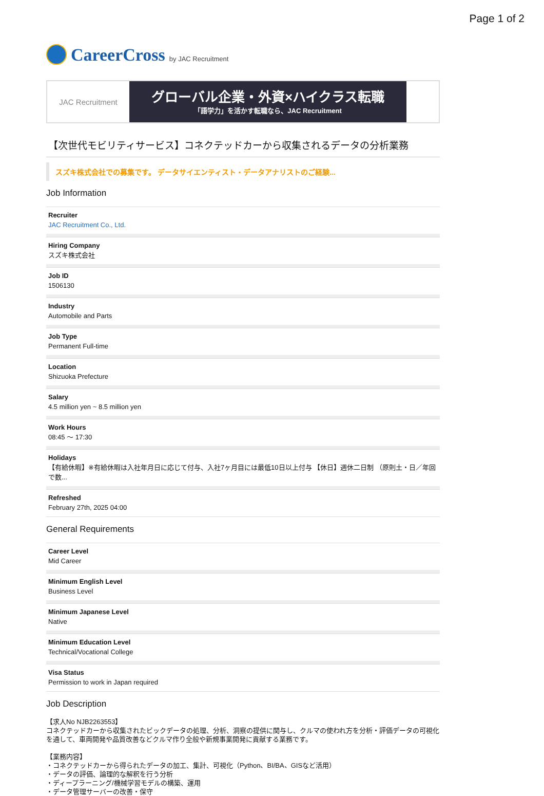Page 1 of 2
CareerCross by JAC Recruitment
JAC Recruitment
グローバル企業・外資×ハイクラス転職
「語学力」を活かす転職なら、JAC Recruitment
【次世代モビリティサービス】コネクテッドカーから収集されるデータの分析業務
スズキ株式会社での募集です。 データサイエンティスト・データアナリストのご経験...
Job Information
Recruiter
JAC Recruitment Co., Ltd.
Hiring Company
スズキ株式会社
Job ID
1506130
Industry
Automobile and Parts
Job Type
Permanent Full-time
Location
Shizuoka Prefecture
Salary
4.5 million yen ~ 8.5 million yen
Work Hours
08:45 〜 17:30
Holidays
【有給休暇】※有給休暇は入社年月日に応じて付与、入社7ヶ月目には最低10日以上付与 【休日】週休二日制 （原則土・日／年回で数...
Refreshed
February 27th, 2025 04:00
General Requirements
Career Level
Mid Career
Minimum English Level
Business Level
Minimum Japanese Level
Native
Minimum Education Level
Technical/Vocational College
Visa Status
Permission to work in Japan required
Job Description
【求人No NJB2263553】
コネクテッドカーから収集されたビックデータの処理、分析、洞察の提供に関与し、クルマの使われ方を分析・評価データの可視化を通して、車両開発や品質改善などクルマ作り全般や新規事業開発に貢献する業務です。
【業務内容】
・コネクテッドカーから得られたデータの加工、集計、可視化（Python、BI/BA、GISなど活用）
・データの評価、論理的な解釈を行う分析
・ディープラーニング/機械学習モデルの構築、運用
・データ管理サーバーの改善・保守